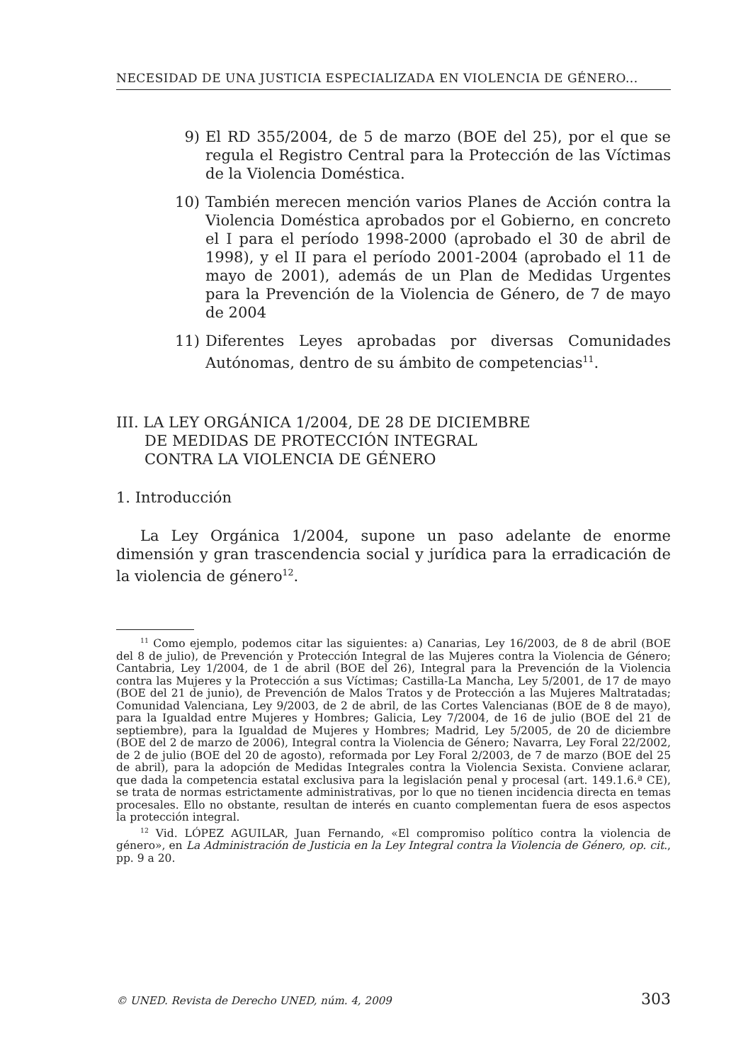NECESIDAD DE UNA JUSTICIA ESPECIALIZADA EN VIOLENCIA DE GÉNERO...
9) El RD 355/2004, de 5 de marzo (BOE del 25), por el que se regula el Registro Central para la Protección de las Víctimas de la Violencia Doméstica.
10) También merecen mención varios Planes de Acción contra la Violencia Doméstica aprobados por el Gobierno, en concreto el I para el período 1998-2000 (aprobado el 30 de abril de 1998), y el II para el período 2001-2004 (aprobado el 11 de mayo de 2001), además de un Plan de Medidas Urgentes para la Prevención de la Violencia de Género, de 7 de mayo de 2004
11) Diferentes Leyes aprobadas por diversas Comunidades Autónomas, dentro de su ámbito de competencias<sup>11</sup>.
III. LA LEY ORGÁNICA 1/2004, DE 28 DE DICIEMBRE
DE MEDIDAS DE PROTECCIÓN INTEGRAL
CONTRA LA VIOLENCIA DE GÉNERO
1. Introducción
La Ley Orgánica 1/2004, supone un paso adelante de enorme dimensión y gran trascendencia social y jurídica para la erradicación de la violencia de género<sup>12</sup>.
<sup>11</sup> Como ejemplo, podemos citar las siguientes: a) Canarias, Ley 16/2003, de 8 de abril (BOE del 8 de julio), de Prevención y Protección Integral de las Mujeres contra la Violencia de Género; Cantabria, Ley 1/2004, de 1 de abril (BOE del 26), Integral para la Prevención de la Violencia contra las Mujeres y la Protección a sus Víctimas; Castilla-La Mancha, Ley 5/2001, de 17 de mayo (BOE del 21 de junio), de Prevención de Malos Tratos y de Protección a las Mujeres Maltratadas; Comunidad Valenciana, Ley 9/2003, de 2 de abril, de las Cortes Valencianas (BOE de 8 de mayo), para la Igualdad entre Mujeres y Hombres; Galicia, Ley 7/2004, de 16 de julio (BOE del 21 de septiembre), para la Igualdad de Mujeres y Hombres; Madrid, Ley 5/2005, de 20 de diciembre (BOE del 2 de marzo de 2006), Integral contra la Violencia de Género; Navarra, Ley Foral 22/2002, de 2 de julio (BOE del 20 de agosto), reformada por Ley Foral 2/2003, de 7 de marzo (BOE del 25 de abril), para la adopción de Medidas Integrales contra la Violencia Sexista. Conviene aclarar, que dada la competencia estatal exclusiva para la legislación penal y procesal (art. 149.1.6.ª CE), se trata de normas estrictamente administrativas, por lo que no tienen incidencia directa en temas procesales. Ello no obstante, resultan de interés en cuanto complementan fuera de esos aspectos la protección integral.
<sup>12</sup> Vid. LÓPEZ AGUILAR, Juan Fernando, «El compromiso político contra la violencia de género», en La Administración de Justicia en la Ley Integral contra la Violencia de Género, op. cit., pp. 9 a 20.
© UNED. Revista de Derecho UNED, núm. 4, 2009 303